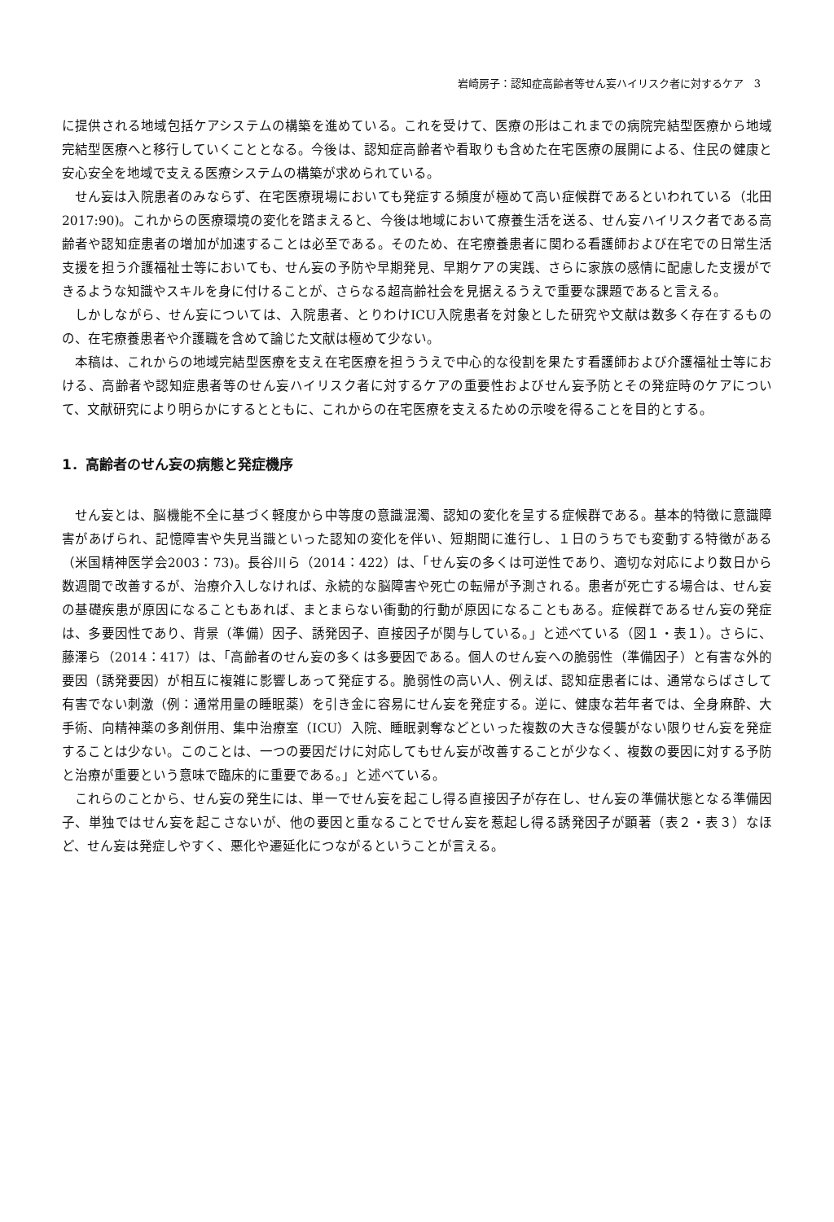岩崎房子：認知症高齢者等せん妄ハイリスク者に対するケア　3
に提供される地域包括ケアシステムの構築を進めている。これを受けて、医療の形はこれまでの病院完結型医療から地域完結型医療へと移行していくこととなる。今後は、認知症高齢者や看取りも含めた在宅医療の展開による、住民の健康と安心安全を地域で支える医療システムの構築が求められている。
せん妄は入院患者のみならず、在宅医療現場においても発症する頻度が極めて高い症候群であるといわれている（北田2017:90)。これからの医療環境の変化を踏まえると、今後は地域において療養生活を送る、せん妄ハイリスク者である高齢者や認知症患者の増加が加速することは必至である。そのため、在宅療養患者に関わる看護師および在宅での日常生活支援を担う介護福祉士等においても、せん妄の予防や早期発見、早期ケアの実践、さらに家族の感情に配慮した支援ができるような知識やスキルを身に付けることが、さらなる超高齢社会を見据えるうえで重要な課題であると言える。
しかしながら、せん妄については、入院患者、とりわけICU入院患者を対象とした研究や文献は数多く存在するものの、在宅療養患者や介護職を含めて論じた文献は極めて少ない。
本稿は、これからの地域完結型医療を支え在宅医療を担ううえで中心的な役割を果たす看護師および介護福祉士等における、高齢者や認知症患者等のせん妄ハイリスク者に対するケアの重要性およびせん妄予防とその発症時のケアについて、文献研究により明らかにするとともに、これからの在宅医療を支えるための示唆を得ることを目的とする。
1．高齢者のせん妄の病態と発症機序
せん妄とは、脳機能不全に基づく軽度から中等度の意識混濁、認知の変化を呈する症候群である。基本的特徴に意識障害があげられ、記憶障害や失見当識といった認知の変化を伴い、短期間に進行し、１日のうちでも変動する特徴がある（米国精神医学会2003：73)。長谷川ら（2014：422）は、「せん妄の多くは可逆性であり、適切な対応により数日から数週間で改善するが、治療介入しなければ、永続的な脳障害や死亡の転帰が予測される。患者が死亡する場合は、せん妄の基礎疾患が原因になることもあれば、まとまらない衝動的行動が原因になることもある。症候群であるせん妄の発症は、多要因性であり、背景（準備）因子、誘発因子、直接因子が関与している。」と述べている（図１・表１）。さらに、藤澤ら（2014：417）は、「高齢者のせん妄の多くは多要因である。個人のせん妄への脆弱性（準備因子）と有害な外的要因（誘発要因）が相互に複雑に影響しあって発症する。脆弱性の高い人、例えば、認知症患者には、通常ならばさして有害でない刺激（例：通常用量の睡眠薬）を引き金に容易にせん妄を発症する。逆に、健康な若年者では、全身麻酔、大手術、向精神薬の多剤併用、集中治療室（ICU）入院、睡眠剥奪などといった複数の大きな侵襲がない限りせん妄を発症することは少ない。このことは、一つの要因だけに対応してもせん妄が改善することが少なく、複数の要因に対する予防と治療が重要という意味で臨床的に重要である。」と述べている。
これらのことから、せん妄の発生には、単一でせん妄を起こし得る直接因子が存在し、せん妄の準備状態となる準備因子、単独ではせん妄を起こさないが、他の要因と重なることでせん妄を惹起し得る誘発因子が顕著（表２・表３）なほど、せん妄は発症しやすく、悪化や遷延化につながるということが言える。